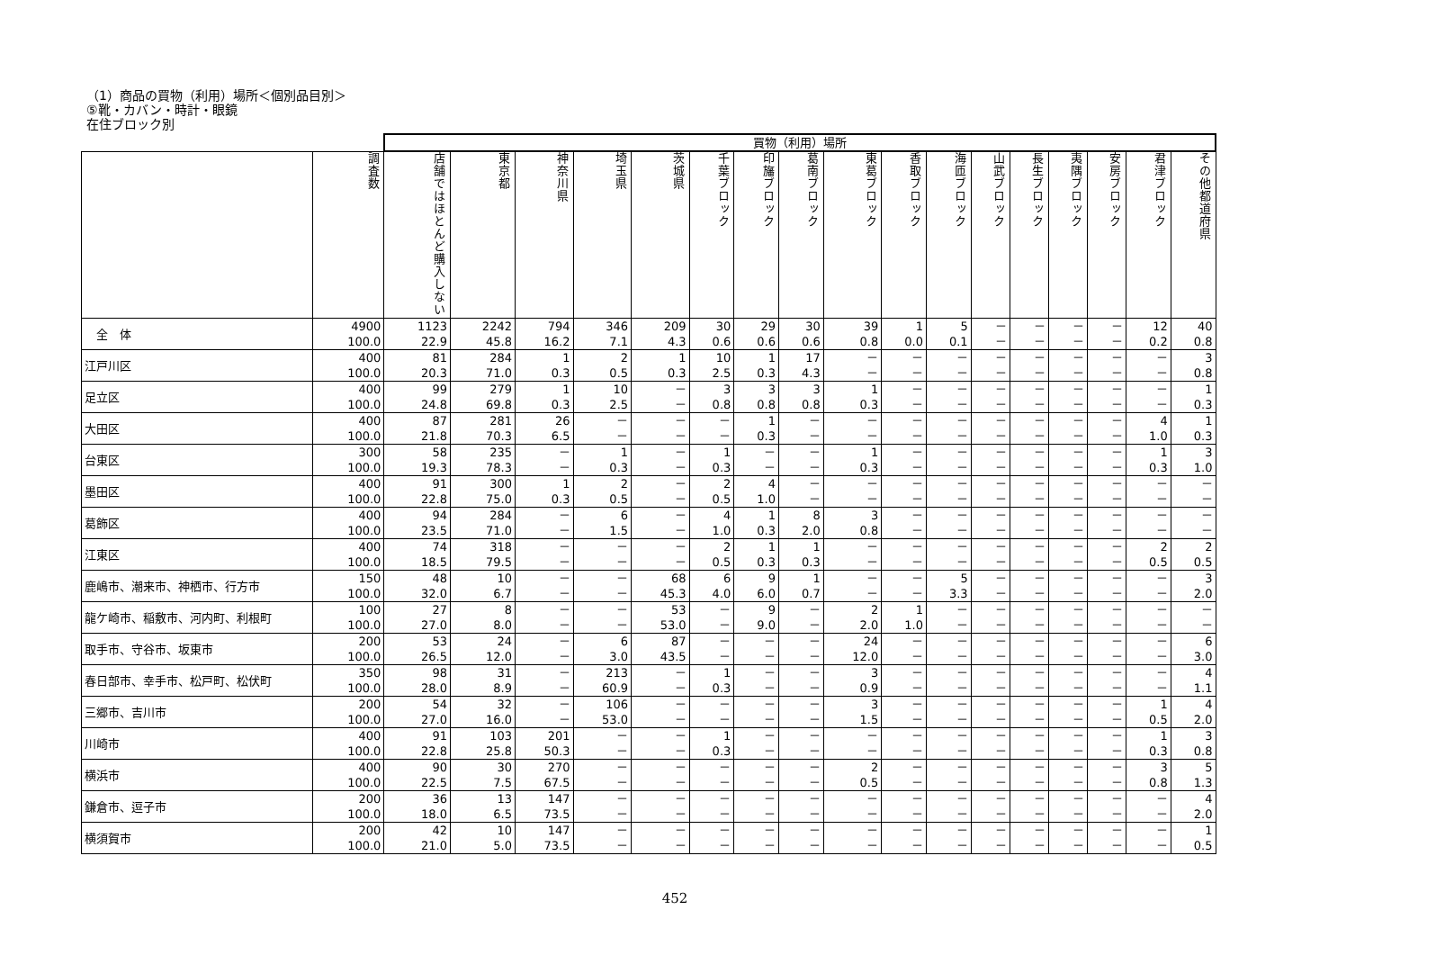（1）商品の買物（利用）場所＜個別品目別＞
⑤靴・カバン・時計・眼鏡
在住ブロック別
| | | 買物（利用）場所 | | | | | | | | | | | | | | | | |
| --- | --- | --- | --- | --- | --- | --- | --- | --- | --- | --- | --- | --- | --- | --- | --- | --- | --- | --- |
| | 調査数 | 店舗ではほとんど購入しない | 東京都 | 神奈川県 | 埼玉県 | 茨城県 | 千葉ブロック | 印旛ブロック | 葛南ブロック | 東葛ブロック | 香取ブロック | 海匝ブロック | 山武ブロック | 長生ブロック | 夷隅ブロック | 安房ブロック | 君津ブロック | その他都道府県 |
| 全 体 | 4900 100.0 | 1123 22.9 | 2242 45.8 | 794 16.2 | 346 7.1 | 209 4.3 | 30 0.6 | 29 0.6 | 30 0.6 | 39 0.8 | 1 0.0 | 5 0.1 | － － | － － | － － | － － | 12 0.2 | 40 0.8 |
| 江戸川区 | 400 100.0 | 81 20.3 | 284 71.0 | 1 0.3 | 2 0.5 | 1 0.3 | 10 2.5 | 1 0.3 | 17 4.3 | － － | － － | － － | － － | － － | － － | － － | － － | 3 0.8 |
| 足立区 | 400 100.0 | 99 24.8 | 279 69.8 | 1 0.3 | 10 2.5 | － － | 3 0.8 | 3 0.8 | 3 0.8 | 1 0.3 | － － | － － | － － | － － | － － | － － | － － | 1 0.3 |
| 大田区 | 400 100.0 | 87 21.8 | 281 70.3 | 26 6.5 | － － | － － | － － | 1 0.3 | － － | － － | － － | － － | － － | － － | － － | － － | 4 1.0 | 1 0.3 |
| 台東区 | 300 100.0 | 58 19.3 | 235 78.3 | － － | 1 0.3 | － － | 1 0.3 | － － | － － | 1 0.3 | － － | － － | － － | － － | － － | － － | 1 0.3 | 3 1.0 |
| 墨田区 | 400 100.0 | 91 22.8 | 300 75.0 | 1 0.3 | 2 0.5 | － － | 2 0.5 | 4 1.0 | － － | － － | － － | － － | － － | － － | － － | － － | － － | － － |
| 葛飾区 | 400 100.0 | 94 23.5 | 284 71.0 | － － | 6 1.5 | － － | 4 1.0 | 1 0.3 | 8 2.0 | 3 0.8 | － － | － － | － － | － － | － － | － － | － － | － － |
| 江東区 | 400 100.0 | 74 18.5 | 318 79.5 | － － | － － | － － | 2 0.5 | 1 0.3 | 1 0.3 | － － | － － | － － | － － | － － | － － | － － | 2 0.5 | 2 0.5 |
| 鹿嶋市、潮来市、神栖市、行方市 | 150 100.0 | 48 32.0 | 10 6.7 | － － | － － | 68 45.3 | 6 4.0 | 9 6.0 | 1 0.7 | － － | － － | 5 3.3 | － － | － － | － － | － － | － － | 3 2.0 |
| 龍ケ崎市、稲敷市、河内町、利根町 | 100 100.0 | 27 27.0 | 8 8.0 | － － | － － | 53 53.0 | － － | 9 9.0 | － － | 2 2.0 | 1 1.0 | － － | － － | － － | － － | － － | － － | － － |
| 取手市、守谷市、坂東市 | 200 100.0 | 53 26.5 | 24 12.0 | － － | 6 3.0 | 87 43.5 | － － | － － | － － | 24 12.0 | － － | － － | － － | － － | － － | － － | － － | 6 3.0 |
| 春日部市、幸手市、松戸町、松伏町 | 350 100.0 | 98 28.0 | 31 8.9 | － － | 213 60.9 | － － | 1 0.3 | － － | － － | 3 0.9 | － － | － － | － － | － － | － － | － － | － － | 4 1.1 |
| 三郷市、吉川市 | 200 100.0 | 54 27.0 | 32 16.0 | － － | 106 53.0 | － － | － － | － － | － － | 3 1.5 | － － | － － | － － | － － | － － | － － | 1 0.5 | 4 2.0 |
| 川崎市 | 400 100.0 | 91 22.8 | 103 25.8 | 201 50.3 | － － | － － | 1 0.3 | － － | － － | － － | － － | － － | － － | － － | － － | － － | 1 0.3 | 3 0.8 |
| 横浜市 | 400 100.0 | 90 22.5 | 30 7.5 | 270 67.5 | － － | － － | － － | － － | － － | 2 0.5 | － － | － － | － － | － － | － － | － － | 3 0.8 | 5 1.3 |
| 鎌倉市、逗子市 | 200 100.0 | 36 18.0 | 13 6.5 | 147 73.5 | － － | － － | － － | － － | － － | － － | － － | － － | － － | － － | － － | － － | － － | 4 2.0 |
| 横須賀市 | 200 100.0 | 42 21.0 | 10 5.0 | 147 73.5 | － － | － － | － － | － － | － － | － － | － － | － － | － － | － － | － － | － － | － － | 1 0.5 |
452